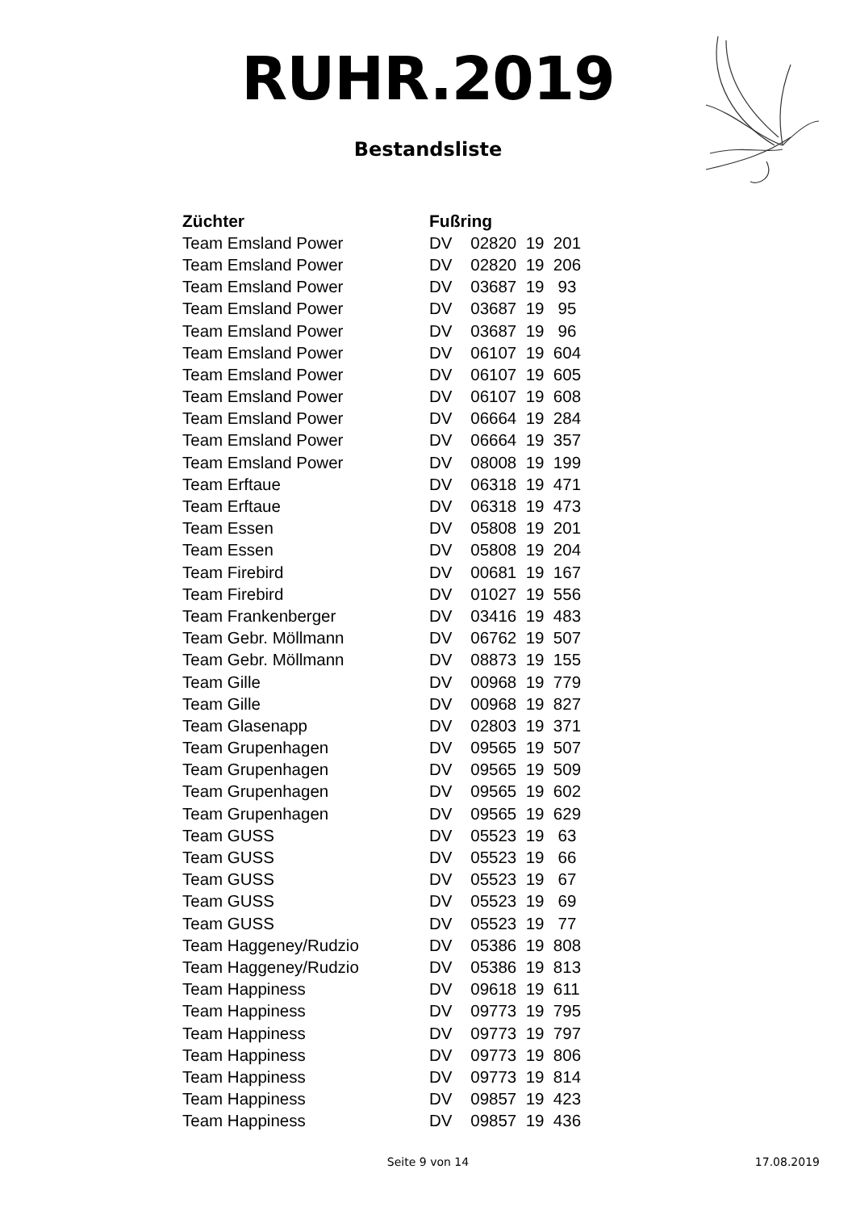RUHR.2019
Bestandsliste
| Züchter | Fußring |
| --- | --- |
| Team Emsland Power | DV 02820 19 201 |
| Team Emsland Power | DV 02820 19 206 |
| Team Emsland Power | DV 03687 19 93 |
| Team Emsland Power | DV 03687 19 95 |
| Team Emsland Power | DV 03687 19 96 |
| Team Emsland Power | DV 06107 19 604 |
| Team Emsland Power | DV 06107 19 605 |
| Team Emsland Power | DV 06107 19 608 |
| Team Emsland Power | DV 06664 19 284 |
| Team Emsland Power | DV 06664 19 357 |
| Team Emsland Power | DV 08008 19 199 |
| Team Erftaue | DV 06318 19 471 |
| Team Erftaue | DV 06318 19 473 |
| Team Essen | DV 05808 19 201 |
| Team Essen | DV 05808 19 204 |
| Team Firebird | DV 00681 19 167 |
| Team Firebird | DV 01027 19 556 |
| Team Frankenberger | DV 03416 19 483 |
| Team Gebr. Möllmann | DV 06762 19 507 |
| Team Gebr. Möllmann | DV 08873 19 155 |
| Team Gille | DV 00968 19 779 |
| Team Gille | DV 00968 19 827 |
| Team Glasenapp | DV 02803 19 371 |
| Team Grupenhagen | DV 09565 19 507 |
| Team Grupenhagen | DV 09565 19 509 |
| Team Grupenhagen | DV 09565 19 602 |
| Team Grupenhagen | DV 09565 19 629 |
| Team GUSS | DV 05523 19 63 |
| Team GUSS | DV 05523 19 66 |
| Team GUSS | DV 05523 19 67 |
| Team GUSS | DV 05523 19 69 |
| Team GUSS | DV 05523 19 77 |
| Team Haggeney/Rudzio | DV 05386 19 808 |
| Team Haggeney/Rudzio | DV 05386 19 813 |
| Team Happiness | DV 09618 19 611 |
| Team Happiness | DV 09773 19 795 |
| Team Happiness | DV 09773 19 797 |
| Team Happiness | DV 09773 19 806 |
| Team Happiness | DV 09773 19 814 |
| Team Happiness | DV 09857 19 423 |
| Team Happiness | DV 09857 19 436 |
Seite 9 von 14
17.08.2019